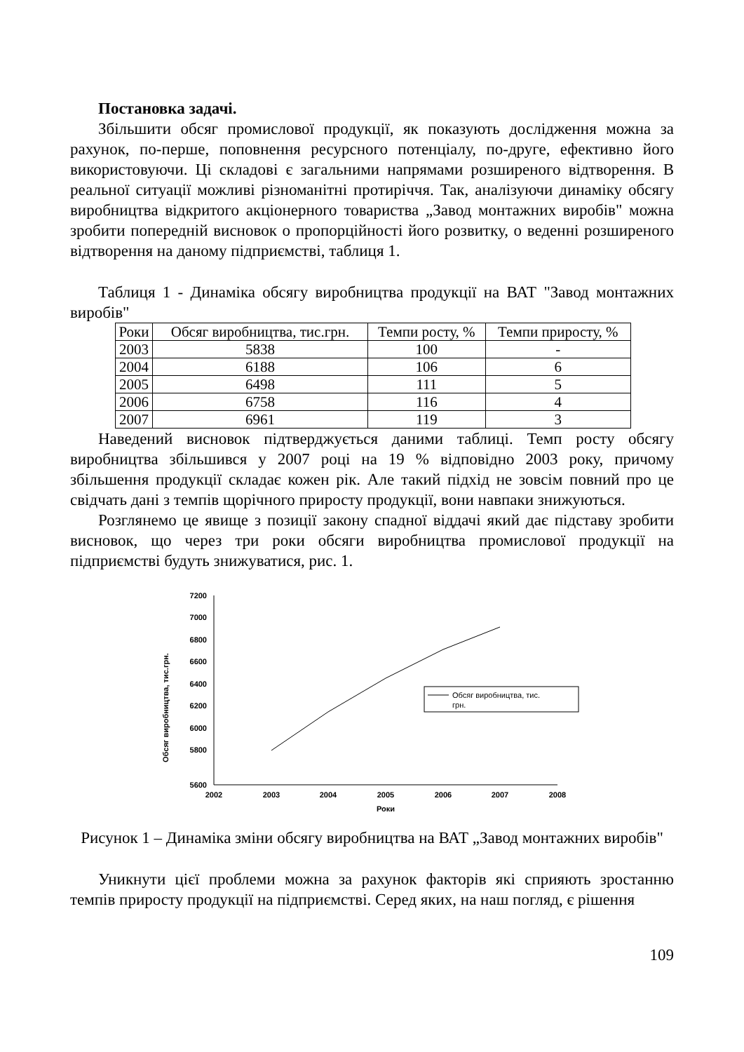Постановка задачі.
Збільшити обсяг промислової продукції, як показують дослідження можна за рахунок, по-перше, поповнення ресурсного потенціалу, по-друге, ефективно його використовуючи. Ці складові є загальними напрямами розширеного відтворення. В реальної ситуації можливі різноманітні протиріччя. Так, аналізуючи динаміку обсягу виробництва відкритого акціонерного товариства „Завод монтажних виробів" можна зробити попередній висновок о пропорційності його розвитку, о веденні розширеного відтворення на даному підприємстві, таблиця 1.
Таблиця 1 - Динаміка обсягу виробництва продукції на ВАТ "Завод монтажних виробів"
| Роки | Обсяг виробництва, тис.грн. | Темпи росту, % | Темпи приросту, % |
| --- | --- | --- | --- |
| 2003 | 5838 | 100 | - |
| 2004 | 6188 | 106 | 6 |
| 2005 | 6498 | 111 | 5 |
| 2006 | 6758 | 116 | 4 |
| 2007 | 6961 | 119 | 3 |
Наведений висновок підтверджується даними таблиці. Темп росту обсягу виробництва збільшився у 2007 році на 19 % відповідно 2003 року, причому збільшення продукції складає кожен рік. Але такий підхід не зовсім повний про це свідчать дані з темпів щорічного приросту продукції, вони навпаки знижуються.
Розглянемо це явище з позиції закону спадної віддачі який дає підставу зробити висновок, що через три роки обсяги виробництва промислової продукції на підприємстві будуть знижуватися, рис. 1.
Обсяг виробництва, тис.грн.
7200
7000
6800
6600
6400
6200
6000
5800
5600
2002
2003
2004
2005
2006
2007
2008
Роки
Обсяг виробництва, тис.
грн.
Рисунок 1 – Динаміка зміни обсягу виробництва на ВАТ „Завод монтажних виробів"
Уникнути цієї проблеми можна за рахунок факторів які сприяють зростанню темпів приросту продукції на підприємстві. Серед яких, на наш погляд, є рішення
109